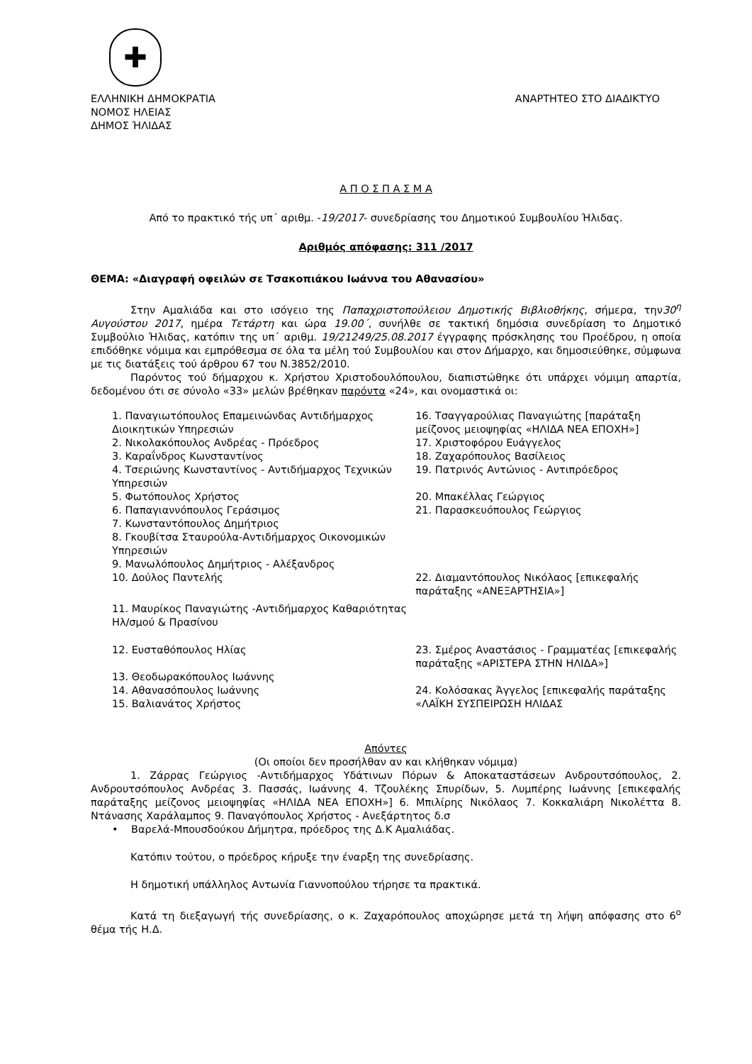✚
ΕΛΛΗΝΙΚΗ ΔΗΜΟΚΡΑΤΙΑ
ΝΟΜΟΣ ΗΛΕΙΑΣ
ΔΗΜΟΣ ΉΛΙΔΑΣ
ΑΝΑΡΤΗΤΕΟ ΣΤΟ ΔΙΑΔΙΚΤΥΟ
Α Π Ο Σ Π Α Σ Μ Α
Από το πρακτικό τής υπ΄ αριθμ. -19/2017- συνεδρίασης του Δημοτικού Συμβουλίου Ήλιδας.
Αριθμός απόφασης: 311 /2017
ΘΕΜΑ: «Διαγραφή οφειλών σε Τσακοπιάκου Ιωάννα του Αθανασίου»
Στην Αμαλιάδα και στο ισόγειο της Παπαχριστοπούλειου Δημοτικής Βιβλιοθήκης, σήμερα, την30<sup>η</sup> Αυγούστου 2017, ημέρα Τετάρτη και ώρα 19.00΄, συνήλθε σε τακτική δημόσια συνεδρίαση το Δημοτικό Συμβούλιο Ήλιδας, κατόπιν της υπ΄ αριθμ. 19/21249/25.08.2017 έγγραφης πρόσκλησης του Προέδρου, η οποία επιδόθηκε νόμιμα και εμπρόθεσμα σε όλα τα μέλη τού Συμβουλίου και στον Δήμαρχο, και δημοσιεύθηκε, σύμφωνα με τις διατάξεις τού άρθρου 67 του Ν.3852/2010.
Παρόντος τού δήμαρχου κ. Χρήστου Χριστοδουλόπουλου, διαπιστώθηκε ότι υπάρχει νόμιμη απαρτία, δεδομένου ότι σε σύνολο «33» μελών βρέθηκαν παρόντα «24», και ονομαστικά οι:
| 1. Παναγιωτόπουλος Επαμεινώνδας Αντιδήμαρχος Διοικητικών Υπηρεσιών | 16. Τσαγγαρούλιας Παναγιώτης [παράταξη μείζονος μειοψηφίας «ΗΛΙΔΑ ΝΕΑ ΕΠΟΧΗ»] |
| 2. Νικολακόπουλος Ανδρέας - Πρόεδρος | 17. Χριστοφόρου Ευάγγελος |
| 3. Καραΐνδρος Κωνσταντίνος | 18. Ζαχαρόπουλος Βασίλειος |
| 4. Τσεριώνης Κωνσταντίνος - Αντιδήμαρχος Τεχνικών Υπηρεσιών | 19. Πατρινός Αντώνιος - Αντιπρόεδρος |
| 5. Φωτόπουλος Χρήστος | 20. Μπακέλλας Γεώργιος |
| 6. Παπαγιαννόπουλος Γεράσιμος | 21. Παρασκευόπουλος Γεώργιος |
| 7. Κωνσταντόπουλος Δημήτριος | |
| 8. Γκουβίτσα Σταυρούλα-Αντιδήμαρχος Οικονομικών Υπηρεσιών | |
| 9. Μανωλόπουλος Δημήτριος - Αλέξανδρος | |
| 10. Δούλος Παντελής | 22. Διαμαντόπουλος Νικόλαος [επικεφαλής παράταξης «ΑΝΕΞΑΡΤΗΣΙΑ»] |
| 11. Μαυρίκος Παναγιώτης -Αντιδήμαρχος Καθαριότητας Ηλ/σμού & Πρασίνου | |
| 12. Ευσταθόπουλος Ηλίας | 23. Σμέρος Αναστάσιος - Γραμματέας [επικεφαλής παράταξης «ΑΡΙΣΤΕΡΑ ΣΤΗΝ ΗΛΙΔΑ»] |
| 13. Θεοδωρακόπουλος Ιωάννης | |
| 14. Αθανασόπουλος Ιωάννης 15. Βαλιανάτος Χρήστος | 24. Κολόσακας Άγγελος [επικεφαλής παράταξης «ΛΑΪΚΗ ΣΥΣΠΕΙΡΩΣΗ ΗΛΙΔΑΣ |
Απόντες
(Οι οποίοι δεν προσήλθαν αν και κλήθηκαν νόμιμα)
1. Ζάρρας Γεώργιος -Αντιδήμαρχος Υδάτινων Πόρων & Αποκαταστάσεων Ανδρουτσόπουλος, 2. Ανδρουτσόπουλος Ανδρέας 3. Πασσάς, Ιωάννης 4. Τζουλέκης Σπυρίδων, 5. Λυμπέρης Ιωάννης [επικεφαλής παράταξης μείζονος μειοψηφίας «ΗΛΙΔΑ ΝΕΑ ΕΠΟΧΗ»] 6. Μπιλίρης Νικόλαος 7. Κοκκαλιάρη Νικολέττα 8. Ντάνασης Χαράλαμπος 9. Παναγόπουλος Χρήστος - Ανεξάρτητος δ.σ
• Βαρελά-Μπουσδούκου Δήμητρα, πρόεδρος της Δ.Κ Αμαλιάδας.
Κατόπιν τούτου, ο πρόεδρος κήρυξε την έναρξη της συνεδρίασης.
Η δημοτική υπάλληλος Αντωνία Γιαννοπούλου τήρησε τα πρακτικά.
Κατά τη διεξαγωγή τής συνεδρίασης, ο κ. Ζαχαρόπουλος αποχώρησε μετά τη λήψη απόφασης στο 6<sup>ο</sup> θέμα τής Η.Δ.